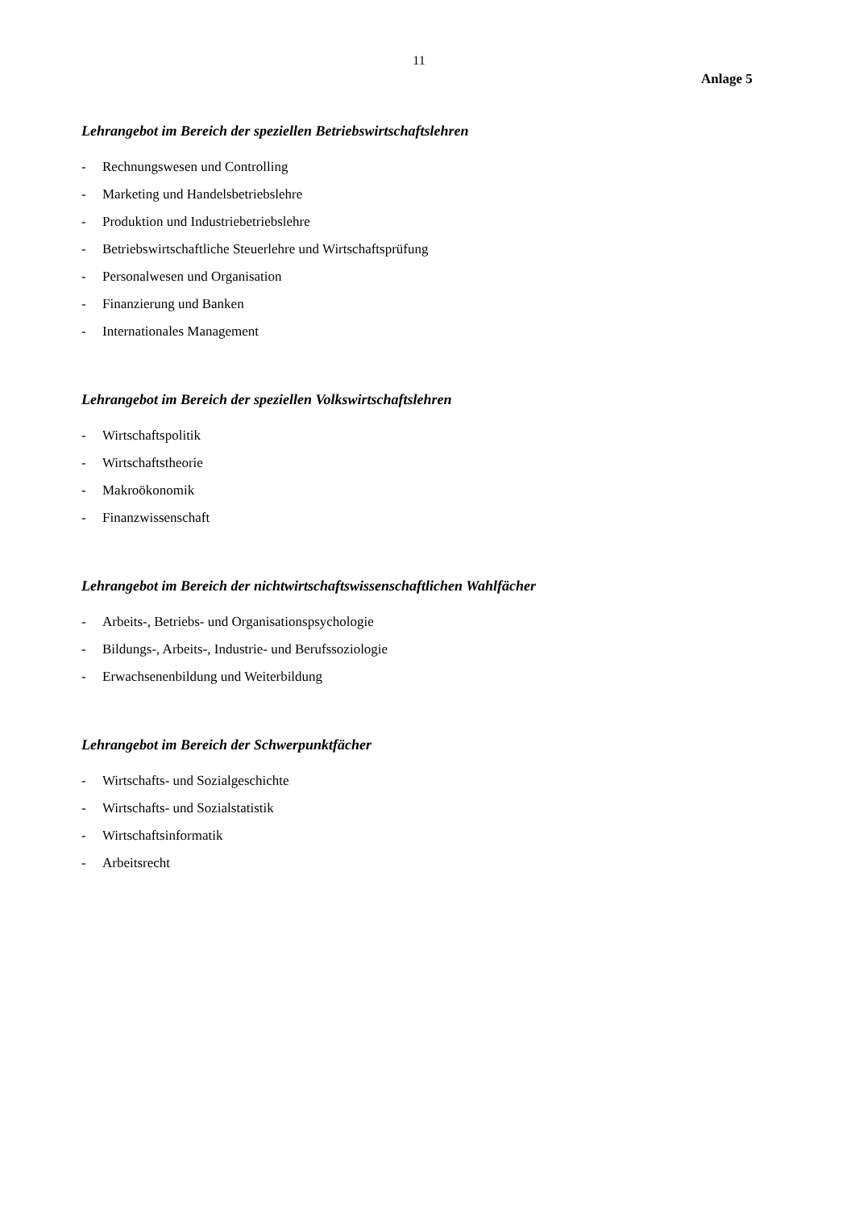11
Anlage 5
Lehrangebot im Bereich der speziellen Betriebswirtschaftslehren
- Rechnungswesen und Controlling
- Marketing und Handelsbetriebslehre
- Produktion und Industriebetriebslehre
- Betriebswirtschaftliche Steuerlehre und Wirtschaftsprüfung
- Personalwesen und Organisation
- Finanzierung und Banken
- Internationales Management
Lehrangebot im Bereich der speziellen Volkswirtschaftslehren
- Wirtschaftspolitik
- Wirtschaftstheorie
- Makroökonomik
- Finanzwissenschaft
Lehrangebot im Bereich der nichtwirtschaftswissenschaftlichen Wahlfächer
- Arbeits-, Betriebs- und Organisationspsychologie
- Bildungs-, Arbeits-, Industrie- und Berufssoziologie
- Erwachsenenbildung und Weiterbildung
Lehrangebot im Bereich der Schwerpunktfächer
- Wirtschafts- und Sozialgeschichte
- Wirtschafts- und Sozialstatistik
- Wirtschaftsinformatik
- Arbeitsrecht